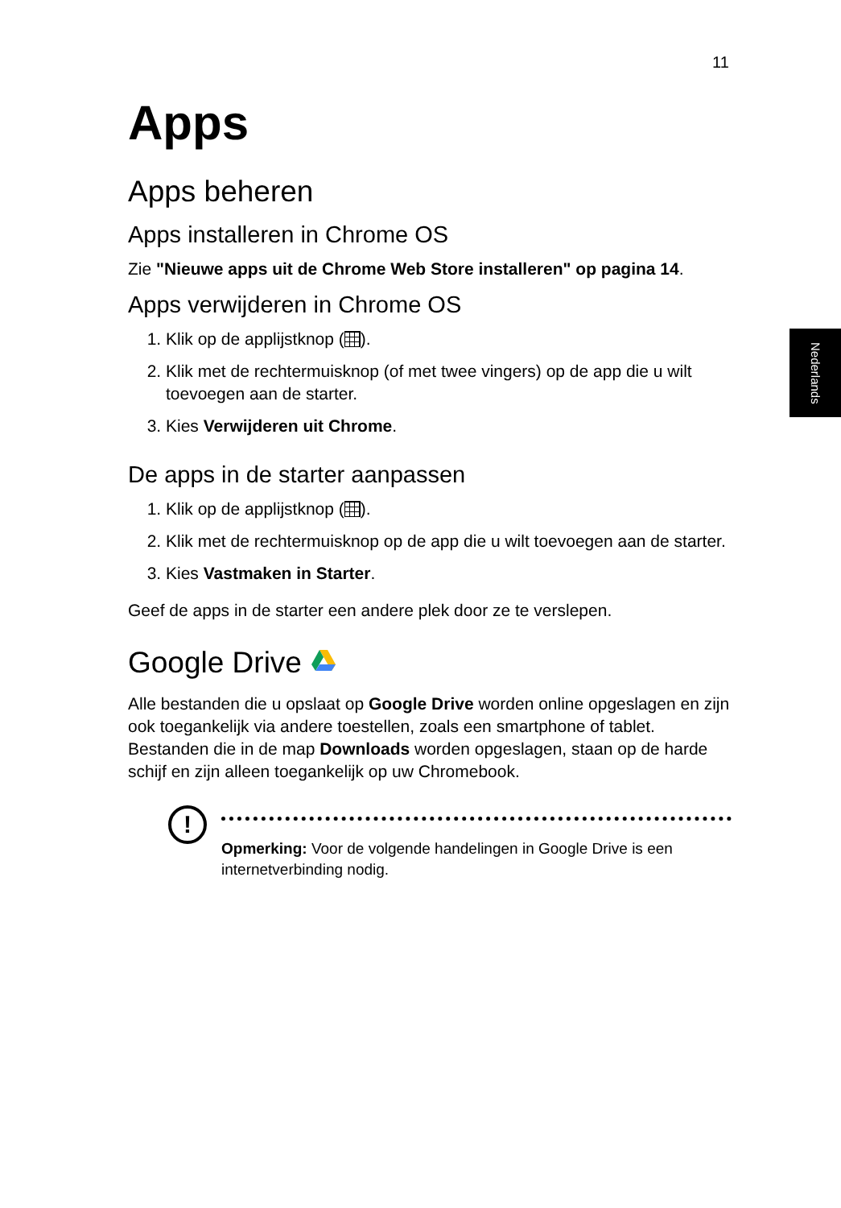11
Nederlands
Apps
Apps beheren
Apps installeren in Chrome OS
Zie "Nieuwe apps uit de Chrome Web Store installeren" op pagina 14.
Apps verwijderen in Chrome OS
1. Klik op de applijstknop ( ).
2. Klik met de rechtermuisknop (of met twee vingers) op de app die u wilt toevoegen aan de starter.
3. Kies Verwijderen uit Chrome.
De apps in de starter aanpassen
1. Klik op de applijstknop ( ).
2. Klik met de rechtermuisknop op de app die u wilt toevoegen aan de starter.
3. Kies Vastmaken in Starter.
Geef de apps in de starter een andere plek door ze te verslepen.
Google Drive
Alle bestanden die u opslaat op Google Drive worden online opgeslagen en zijn ook toegankelijk via andere toestellen, zoals een smartphone of tablet. Bestanden die in de map Downloads worden opgeslagen, staan op de harde schijf en zijn alleen toegankelijk op uw Chromebook.
!
Opmerking: Voor de volgende handelingen in Google Drive is een internetverbinding nodig.